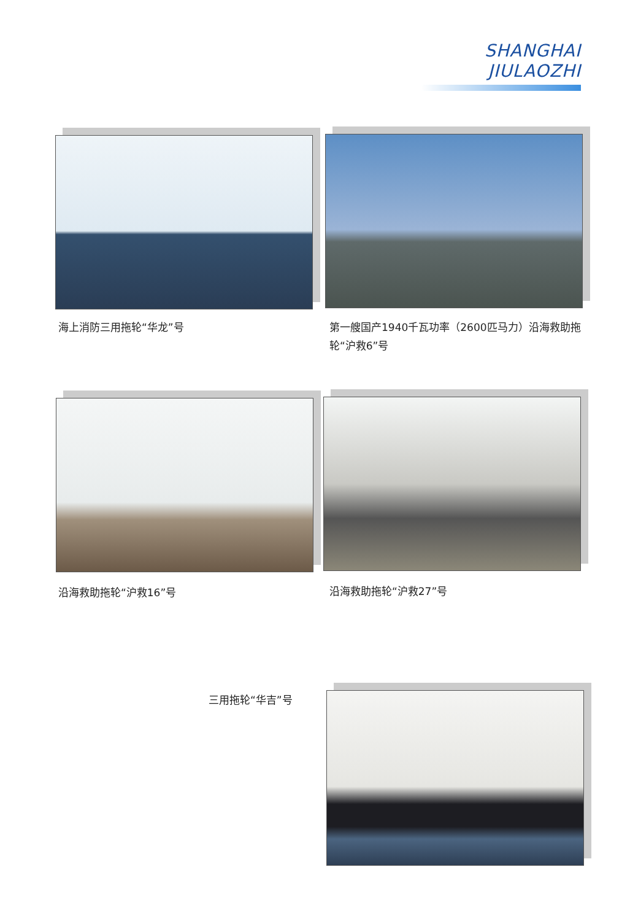SHANGHAI JIULAOZHI
海上消防三用拖轮“华龙”号
第一艘国产1940千瓦功率（2600匹马力）沿海救助拖轮“沪救6”号
沿海救助拖轮“沪救16”号 沿海救助拖轮“沪救27”号
三用拖轮“华吉”号